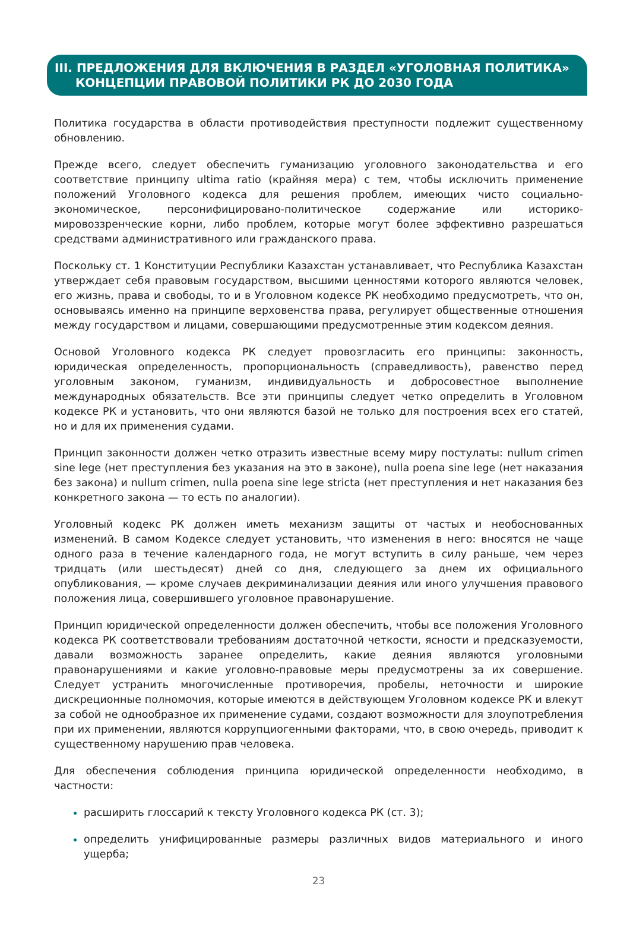III. ПРЕДЛОЖЕНИЯ ДЛЯ ВКЛЮЧЕНИЯ В РАЗДЕЛ «УГОЛОВНАЯ ПОЛИТИКА»
КОНЦЕПЦИИ ПРАВОВОЙ ПОЛИТИКИ РК ДО 2030 ГОДА
Политика государства в области противодействия преступности подлежит существенному обновлению.
Прежде всего, следует обеспечить гуманизацию уголовного законодательства и его соответствие принципу ultima ratio (крайняя мера) с тем, чтобы исключить применение положений Уголовного кодекса для решения проблем, имеющих чисто социально-экономическое, персонифицировано-политическое содержание или историко-мировоззренческие корни, либо проблем, которые могут более эффективно разрешаться средствами административного или гражданского права.
Поскольку ст. 1 Конституции Республики Казахстан устанавливает, что Республика Казахстан утверждает себя правовым государством, высшими ценностями которого являются человек, его жизнь, права и свободы, то и в Уголовном кодексе РК необходимо предусмотреть, что он, основываясь именно на принципе верховенства права, регулирует общественные отношения между государством и лицами, совершающими предусмотренные этим кодексом деяния.
Основой Уголовного кодекса РК следует провозгласить его принципы: законность, юридическая определенность, пропорциональность (справедливость), равенство перед уголовным законом, гуманизм, индивидуальность и добросовестное выполнение международных обязательств. Все эти принципы следует четко определить в Уголовном кодексе РК и установить, что они являются базой не только для построения всех его статей, но и для их применения судами.
Принцип законности должен четко отразить известные всему миру постулаты: nullum crimen sine lege (нет преступления без указания на это в законе), nulla poena sine lege (нет наказания без закона) и nullum crimen, nulla poena sine lege stricta (нет преступления и нет наказания без конкретного закона — то есть по аналогии).
Уголовный кодекс РК должен иметь механизм защиты от частых и необоснованных изменений. В самом Кодексе следует установить, что изменения в него: вносятся не чаще одного раза в течение календарного года, не могут вступить в силу раньше, чем через тридцать (или шестьдесят) дней со дня, следующего за днем их официального опубликования, — кроме случаев декриминализации деяния или иного улучшения правового положения лица, совершившего уголовное правонарушение.
Принцип юридической определенности должен обеспечить, чтобы все положения Уголовного кодекса РК соответствовали требованиям достаточной четкости, ясности и предсказуемости, давали возможность заранее определить, какие деяния являются уголовными правонарушениями и какие уголовно-правовые меры предусмотрены за их совершение. Следует устранить многочисленные противоречия, пробелы, неточности и широкие дискреционные полномочия, которые имеются в действующем Уголовном кодексе РК и влекут за собой не однообразное их применение судами, создают возможности для злоупотребления при их применении, являются коррупциогенными факторами, что, в свою очередь, приводит к существенному нарушению прав человека.
Для обеспечения соблюдения принципа юридической определенности необходимо, в частности:
расширить глоссарий к тексту Уголовного кодекса РК (ст. 3);
определить унифицированные размеры различных видов материального и иного ущерба;
23